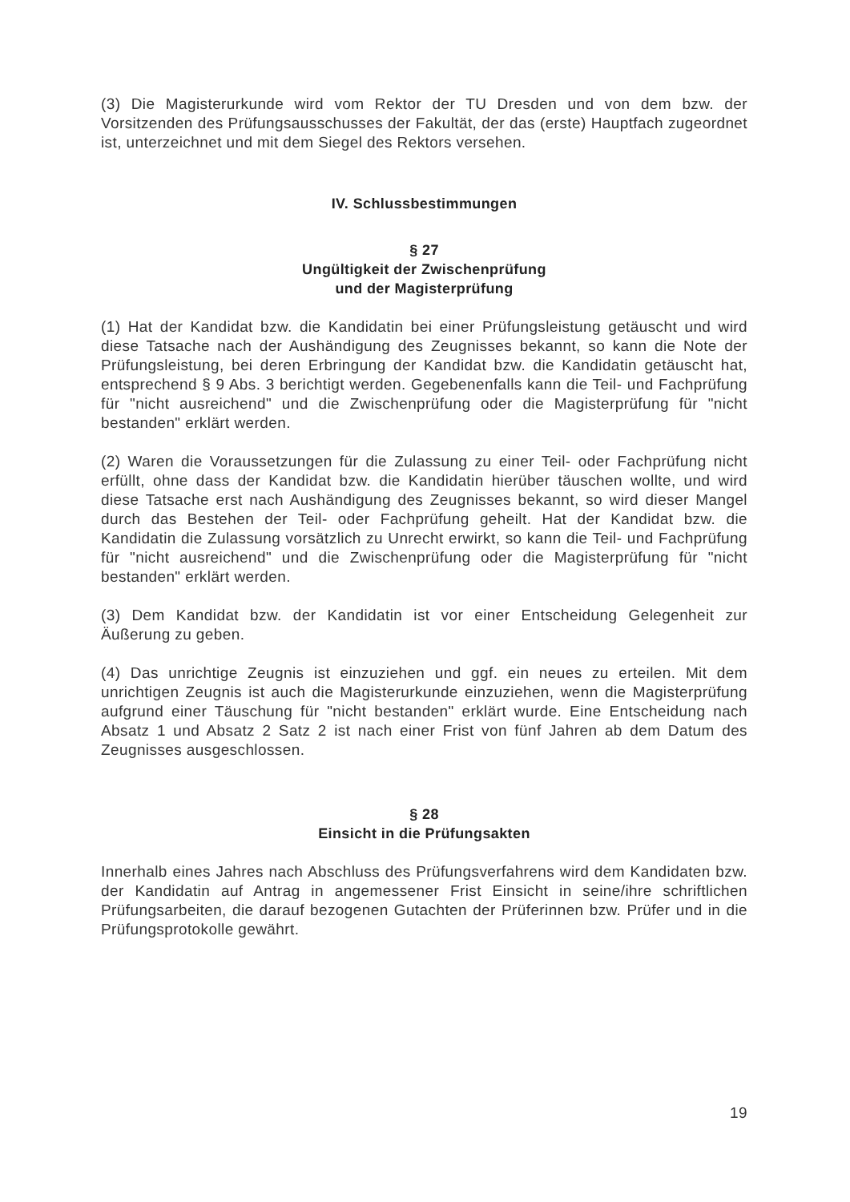(3) Die Magisterurkunde wird vom Rektor der TU Dresden und von dem bzw. der Vorsitzenden des Prüfungsausschusses der Fakultät, der das (erste) Hauptfach zugeordnet ist, unterzeichnet und mit dem Siegel des Rektors versehen.
IV. Schlussbestimmungen
§ 27
Ungültigkeit der Zwischenprüfung
und der Magisterprüfung
(1) Hat der Kandidat bzw. die Kandidatin bei einer Prüfungsleistung getäuscht und wird diese Tatsache nach der Aushändigung des Zeugnisses bekannt, so kann die Note der Prüfungsleistung, bei deren Erbringung der Kandidat bzw. die Kandidatin getäuscht hat, entsprechend § 9 Abs. 3 berichtigt werden. Gegebenenfalls kann die Teil- und Fachprüfung für "nicht ausreichend" und die Zwischenprüfung oder die Magisterprüfung für "nicht bestanden" erklärt werden.
(2) Waren die Voraussetzungen für die Zulassung zu einer Teil- oder Fachprüfung nicht erfüllt, ohne dass der Kandidat bzw. die Kandidatin hierüber täuschen wollte, und wird diese Tatsache erst nach Aushändigung des Zeugnisses bekannt, so wird dieser Mangel durch das Bestehen der Teil- oder Fachprüfung geheilt. Hat der Kandidat bzw. die Kandidatin die Zulassung vorsätzlich zu Unrecht erwirkt, so kann die Teil- und Fachprüfung für "nicht ausreichend" und die Zwischenprüfung oder die Magisterprüfung für "nicht bestanden" erklärt werden.
(3) Dem Kandidat bzw. der Kandidatin ist vor einer Entscheidung Gelegenheit zur Äußerung zu geben.
(4) Das unrichtige Zeugnis ist einzuziehen und ggf. ein neues zu erteilen. Mit dem unrichtigen Zeugnis ist auch die Magisterurkunde einzuziehen, wenn die Magisterprüfung aufgrund einer Täuschung für "nicht bestanden" erklärt wurde. Eine Entscheidung nach Absatz 1 und Absatz 2 Satz 2 ist nach einer Frist von fünf Jahren ab dem Datum des Zeugnisses ausgeschlossen.
§ 28
Einsicht in die Prüfungsakten
Innerhalb eines Jahres nach Abschluss des Prüfungsverfahrens wird dem Kandidaten bzw. der Kandidatin auf Antrag in angemessener Frist Einsicht in seine/ihre schriftlichen Prüfungsarbeiten, die darauf bezogenen Gutachten der Prüferinnen bzw. Prüfer und in die Prüfungsprotokolle gewährt.
19